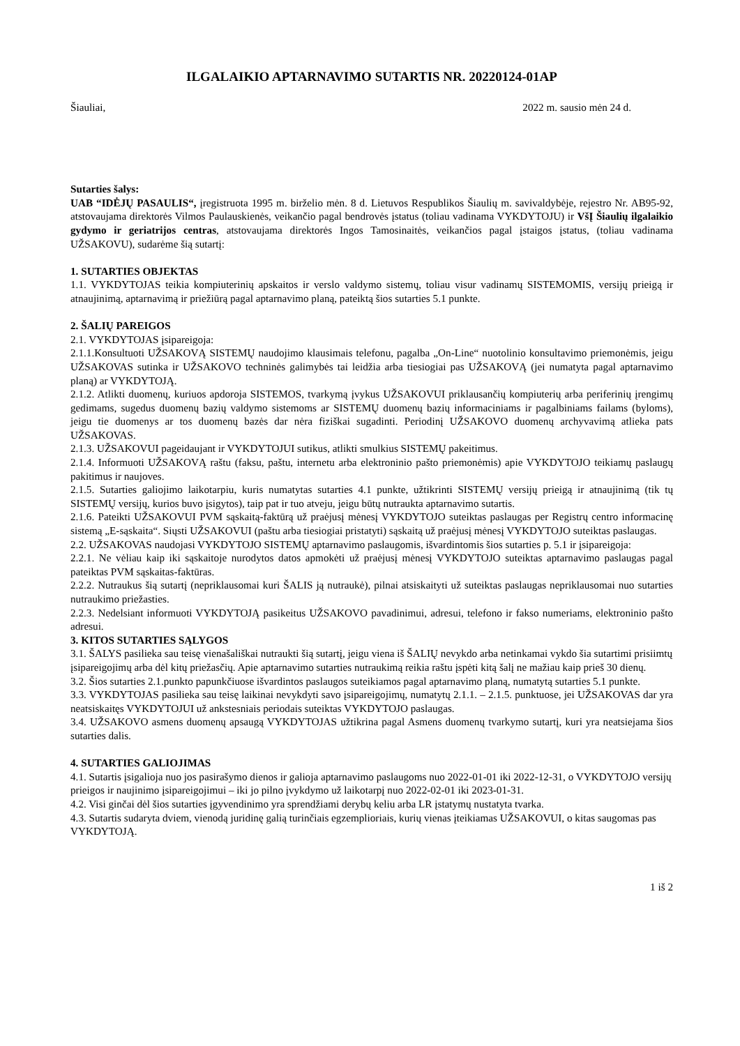ILGALAIKIO APTARNAVIMO SUTARTIS NR. 20220124-01AP
Šiauliai, 2022 m. sausio mėn 24 d.
Sutarties šalys:
UAB “IDĖJŲ PASAULIS“, įregistruota 1995 m. birželio mėn. 8 d. Lietuvos Respublikos Šiaulių m. savivaldybėje, rejestro Nr. AB95-92, atstovaujama direktorės Vilmos Paulauskienės, veikančio pagal bendrovės įstatus (toliau vadinama VYKDYTOJU) ir VšĮ Šiaulių ilgalaikio gydymo ir geriatrijos centras, atstovaujama direktorės Ingos Tamosinaitės, veikančios pagal įstaigos įstatus, (toliau vadinama UŽSAKOVU), sudarėme šią sutartį:
1. SUTARTIES OBJEKTAS
1.1. VYKDYTOJAS teikia kompiuterinių apskaitos ir verslo valdymo sistemų, toliau visur vadinamų SISTEMOMIS, versijų prieigą ir atnaujinimą, aptarnavimą ir priežiūrą pagal aptarnavimo planą, pateiktą šios sutarties 5.1 punkte.
2. ŠALIŲ PAREIGOS
2.1. VYKDYTOJAS įsipareigoja:
2.1.1.Konsultuoti UŽSAKOVĄ SISTEMŲ naudojimo klausimais telefonu, pagalba „On-Line“ nuotolinio konsultavimo priemonėmis, jeigu UŽSAKOVAS sutinka ir UŽSAKOVO techninės galimybės tai leidžia arba tiesiogiai pas UŽSAKOVĄ (jei numatyta pagal aptarnavimo planą) ar VYKDYTOJĄ.
2.1.2. Atlikti duomenų, kuriuos apdoroja SISTEMOS, tvarkymą įvykus UŽSAKOVUI priklausančių kompiuterių arba periferinių įrengimų gedimams, sugedus duomenų bazių valdymo sistemoms ar SISTEMŲ duomenų bazių informaciniams ir pagalbiniams failams (byloms), jeigu tie duomenys ar tos duomenų bazės dar nėra fiziškai sugadinti. Periodinį UŽSAKOVO duomenų archyvavimą atlieka pats UŽSAKOVAS.
2.1.3. UŽSAKOVUI pageidaujant ir VYKDYTOJUI sutikus, atlikti smulkius SISTEMŲ pakeitimus.
2.1.4. Informuoti UŽSAKOVĄ raštu (faksu, paštu, internetu arba elektroninio pašto priemonėmis) apie VYKDYTOJO teikiamų paslaugų pakitimus ir naujoves.
2.1.5. Sutarties galiojimo laikotarpiu, kuris numatytas sutarties 4.1 punkte, užtikrinti SISTEMŲ versijų prieigą ir atnaujinimą (tik tų SISTEMŲ versijų, kurios buvo įsigytos), taip pat ir tuo atveju, jeigu būtų nutraukta aptarnavimo sutartis.
2.1.6. Pateikti UŽSAKOVUI PVM sąskaitą-faktūrą už praėjusį mėnesį VYKDYTOJO suteiktas paslaugas per Registrų centro informacinę sistemą „E-sąskaita“. Siųsti UŽSAKOVUI (paštu arba tiesiogiai pristatyti) sąskaitą už praėjusį mėnesį VYKDYTOJO suteiktas paslaugas.
2.2. UŽSAKOVAS naudojasi VYKDYTOJO SISTEMŲ aptarnavimo paslaugomis, išvardintomis šios sutarties p. 5.1 ir įsipareigoja:
2.2.1. Ne vėliau kaip iki sąskaitoje nurodytos datos apmokėti už praėjusį mėnesį VYKDYTOJO suteiktas aptarnavimo paslaugas pagal pateiktas PVM sąskaitas-faktūras.
2.2.2. Nutraukus šią sutartį (nepriklausomai kuri ŠALIS ją nutraukė), pilnai atsiskaityti už suteiktas paslaugas nepriklausomai nuo sutarties nutraukimo priežasties.
2.2.3. Nedelsiant informuoti VYKDYTOJĄ pasikeitus UŽSAKOVO pavadinimui, adresui, telefono ir fakso numeriams, elektroninio pašto adresui.
3. KITOS SUTARTIES SĄLYGOS
3.1. ŠALYS pasilieka sau teisę vienašališkai nutraukti šią sutartį, jeigu viena iš ŠALIŲ nevykdo arba netinkamai vykdo šia sutartimi prisiimtų įsipareigojimų arba dėl kitų priežasčių. Apie aptarnavimo sutarties nutraukimą reikia raštu įspėti kitą šalį ne mažiau kaip prieš 30 dienų.
3.2. Šios sutarties 2.1.punkto papunkčiuose išvardintos paslaugos suteikiamos pagal aptarnavimo planą, numatytą sutarties 5.1 punkte.
3.3. VYKDYTOJAS pasilieka sau teisę laikinai nevykdyti savo įsipareigojimų, numatytų 2.1.1. – 2.1.5. punktuose, jei UŽSAKOVAS dar yra neatsiskaitęs VYKDYTOJUI už ankstesniais periodais suteiktas VYKDYTOJO paslaugas.
3.4. UŽSAKOVO asmens duomenų apsaugą VYKDYTOJAS užtikrina pagal Asmens duomenų tvarkymo sutartį, kuri yra neatsiejama šios sutarties dalis.
4. SUTARTIES GALIOJIMAS
4.1. Sutartis įsigalioja nuo jos pasirašymo dienos ir galioja aptarnavimo paslaugoms nuo 2022-01-01 iki 2022-12-31, o VYKDYTOJO versijų prieigos ir naujinimo įsipareigojimui – iki jo pilno įvykdymo už laikotarpį nuo 2022-02-01 iki 2023-01-31.
4.2. Visi ginčai dėl šios sutarties įgyvendinimo yra sprendžiami derybų keliu arba LR įstatymų nustatyta tvarka.
4.3. Sutartis sudaryta dviem, vienodą juridinę galią turinčiais egzemplioriais, kurių vienas įteikiamas UŽSAKOVUI, o kitas saugomas pas VYKDYTOJĄ.
1 iš 2